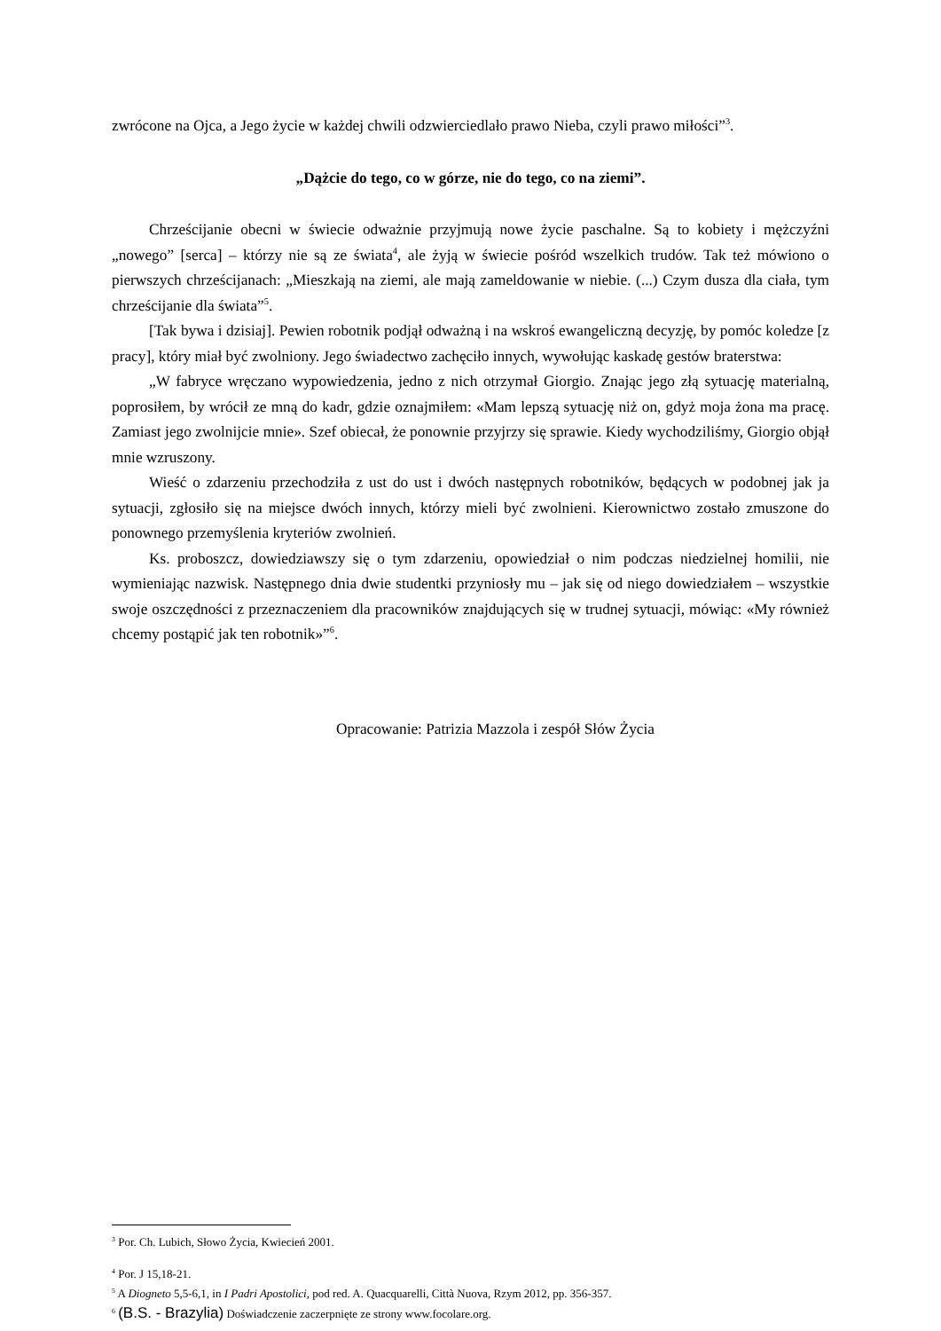zwrócone na Ojca, a Jego życie w każdej chwili odzwierciedlało prawo Nieba, czyli prawo miłości”<sup>3</sup>.
„Dążcie do tego, co w górze, nie do tego, co na ziemi”.
Chrześcijanie obecni w świecie odważnie przyjmują nowe życie paschalne. Są to kobiety i mężczyźni „nowego” [serca] – którzy nie są ze świata<sup>4</sup>, ale żyją w świecie pośród wszelkich trudów. Tak też mówiono o pierwszych chrześcijanach: „Mieszkają na ziemi, ale mają zameldowanie w niebie. (...) Czym dusza dla ciała, tym chrześcijanie dla świata”<sup>5</sup>.
[Tak bywa i dzisiaj]. Pewien robotnik podjął odważną i na wskroś ewangeliczną decyzję, by pomóc koledze [z pracy], który miał być zwolniony. Jego świadectwo zachęciło innych, wywołując kaskadę gestów braterstwa:
„W fabryce wręczano wypowiedzenia, jedno z nich otrzymał Giorgio. Znając jego złą sytuację materialną, poprosiłem, by wrócił ze mną do kadr, gdzie oznajmiłem: «Mam lepszą sytuację niż on, gdyż moja żona ma pracę. Zamiast jego zwolnijcie mnie». Szef obiecał, że ponownie przyjrzy się sprawie. Kiedy wychodziliśmy, Giorgio objął mnie wzruszony.
Wieść o zdarzeniu przechodziła z ust do ust i dwóch następnych robotników, będących w podobnej jak ja sytuacji, zgłosiło się na miejsce dwóch innych, którzy mieli być zwolnieni. Kierownictwo zostało zmuszone do ponownego przemyślenia kryteriów zwolnień.
Ks. proboszcz, dowiedziawszy się o tym zdarzeniu, opowiedział o nim podczas niedzielnej homilii, nie wymieniając nazwisk. Następnego dnia dwie studentki przyniosły mu – jak się od niego dowiedziałem – wszystkie swoje oszczędności z przeznaczeniem dla pracowników znajdujących się w trudnej sytuacji, mówiąc: «My również chcemy postąpić jak ten robotnik»”<sup>6</sup>.
Opracowanie: Patrizia Mazzola i zespół Słów Życia
<sup>3</sup> Por. Ch. Lubich, Słowo Życia, Kwiecień 2001.
<sup>4</sup> Por. J 15,18-21.
<sup>5</sup> A Diogneto 5,5-6,1, in I Padri Apostolici, pod red. A. Quacquarelli, Città Nuova, Rzym 2012, pp. 356-357.
<sup>6</sup> (B.S. - Brazylia) Doświadczenie zaczerpnięte ze strony www.focolare.org.